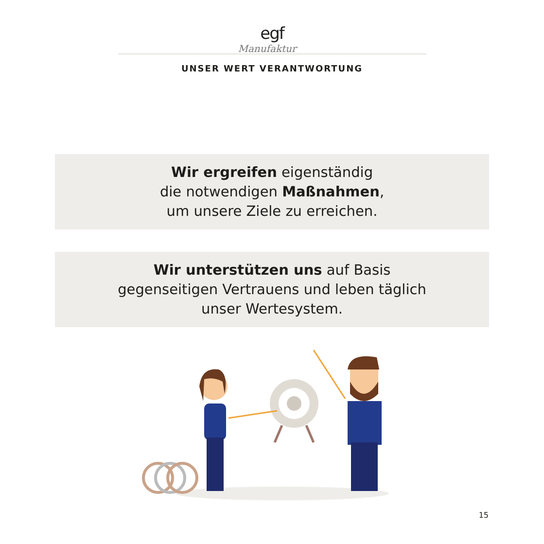egf
Manufaktur
UNSER WERT VERANTWORTUNG
Wir ergreifen eigenständig
die notwendigen Maßnahmen,
um unsere Ziele zu erreichen.
Wir unterstützen uns auf Basis
gegenseitigen Vertrauens und leben täglich
unser Wertesystem.
15